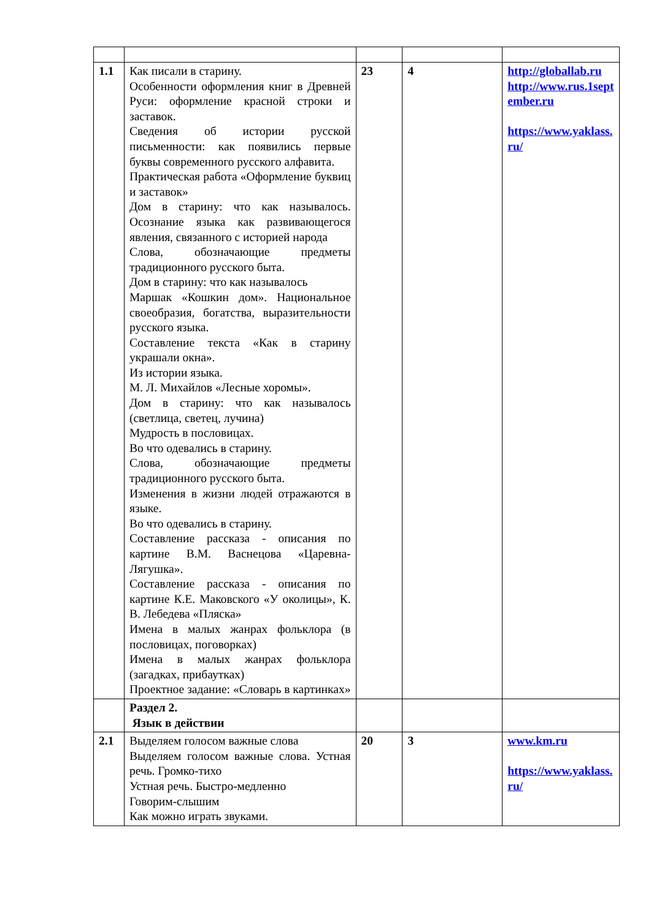| 1.1 | Как писали в старину. Особенности оформления книг в Древней Руси: оформление красной строки и заставок. Сведения об истории русской письменности: как появились первые буквы современного русского алфавита. Практическая работа «Оформление буквиц и заставок» Дом в старину: что как называлось. Осознание языка как развивающегося явления, связанного с историей народа Слова, обозначающие предметы традиционного русского быта. Дом в старину: что как называлось Маршак «Кошкин дом». Национальное своеобразия, богатства, выразительности русского языка. Составление текста «Как в старину украшали окна». Из истории языка. М. Л. Михайлов «Лесные хоромы». Дом в старину: что как называлось (светлица, светец, лучина) Мудрость в пословицах. Во что одевались в старину. Слова, обозначающие предметы традиционного русского быта. Изменения в жизни людей отражаются в языке. Во что одевались в старину. Составление рассказа - описания по картине В.М. Васнецова «Царевна-Лягушка». Составление рассказа - описания по картине К.Е. Маковского «У околицы», К. В. Лебедева «Пляска» Имена в малых жанрах фольклора (в пословицах, поговорках) Имена в малых жанрах фольклора (загадках, прибаутках) Проектное задание: «Словарь в картинках» | 23 | 4 | http://globallab.ru http://www.rus.1september.ru https://www.yaklass.ru/ |
| | Раздел 2. Язык в действии | | | |
| 2.1 | Выделяем голосом важные слова Выделяем голосом важные слова. Устная речь. Громко-тихо Устная речь. Быстро-медленно Говорим-слышим Как можно играть звуками. | 20 | 3 | www.km.ru https://www.yaklass.ru/ |